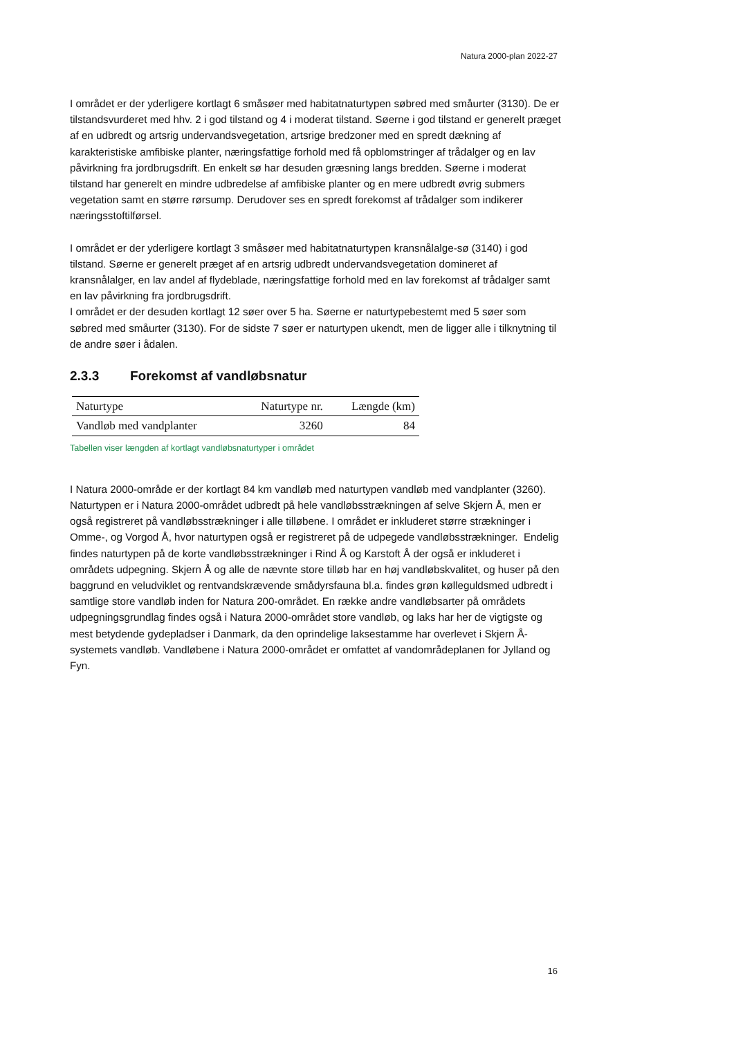Natura 2000-plan 2022-27
I området er der yderligere kortlagt 6 småsøer med habitatnaturtypen søbred med småurter (3130). De er tilstandsvurderet med hhv. 2 i god tilstand og 4 i moderat tilstand. Søerne i god tilstand er generelt præget af en udbredt og artsrig undervandsvegetation, artsrige bredzoner med en spredt dækning af karakteristiske amfibiske planter, næringsfattige forhold med få opblomstringer af trådalger og en lav påvirkning fra jordbrugsdrift. En enkelt sø har desuden græsning langs bredden. Søerne i moderat tilstand har generelt en mindre udbredelse af amfibiske planter og en mere udbredt øvrig submers vegetation samt en større rørsump. Derudover ses en spredt forekomst af trådalger som indikerer næringsstoftilførsel.
I området er der yderligere kortlagt 3 småsøer med habitatnaturtypen kransnålalge-sø (3140) i god tilstand. Søerne er generelt præget af en artsrig udbredt undervandsvegetation domineret af kransnålalger, en lav andel af flydeblade, næringsfattige forhold med en lav forekomst af trådalger samt en lav påvirkning fra jordbrugsdrift.
I området er der desuden kortlagt 12 søer over 5 ha. Søerne er naturtypebestemt med 5 søer som søbred med småurter (3130). For de sidste 7 søer er naturtypen ukendt, men de ligger alle i tilknytning til de andre søer i ådalen.
2.3.3 Forekomst af vandløbsnatur
| Naturtype | Naturtype nr. | Længde (km) |
| --- | --- | --- |
| Vandløb med vandplanter | 3260 | 84 |
Tabellen viser længden af kortlagt vandløbsnaturtyper i området
I Natura 2000-område er der kortlagt 84 km vandløb med naturtypen vandløb med vandplanter (3260). Naturtypen er i Natura 2000-området udbredt på hele vandløbsstrækningen af selve Skjern Å, men er også registreret på vandløbsstrækninger i alle tilløbene. I området er inkluderet større strækninger i Omme-, og Vorgod Å, hvor naturtypen også er registreret på de udpegede vandløbsstrækninger. Endelig findes naturtypen på de korte vandløbsstrækninger i Rind Å og Karstoft Å der også er inkluderet i områdets udpegning. Skjern Å og alle de nævnte store tilløb har en høj vandløbskvalitet, og huser på den baggrund en veludviklet og rentvandskrævende smådyrsfauna bl.a. findes grøn kølleguldsmed udbredt i samtlige store vandløb inden for Natura 200-området. En række andre vandløbsarter på områdets udpegningsgrundlag findes også i Natura 2000-området store vandløb, og laks har her de vigtigste og mest betydende gydepladser i Danmark, da den oprindelige laksestamme har overlevet i Skjern Å-systemets vandløb. Vandløbene i Natura 2000-området er omfattet af vandområdeplanen for Jylland og Fyn.
16